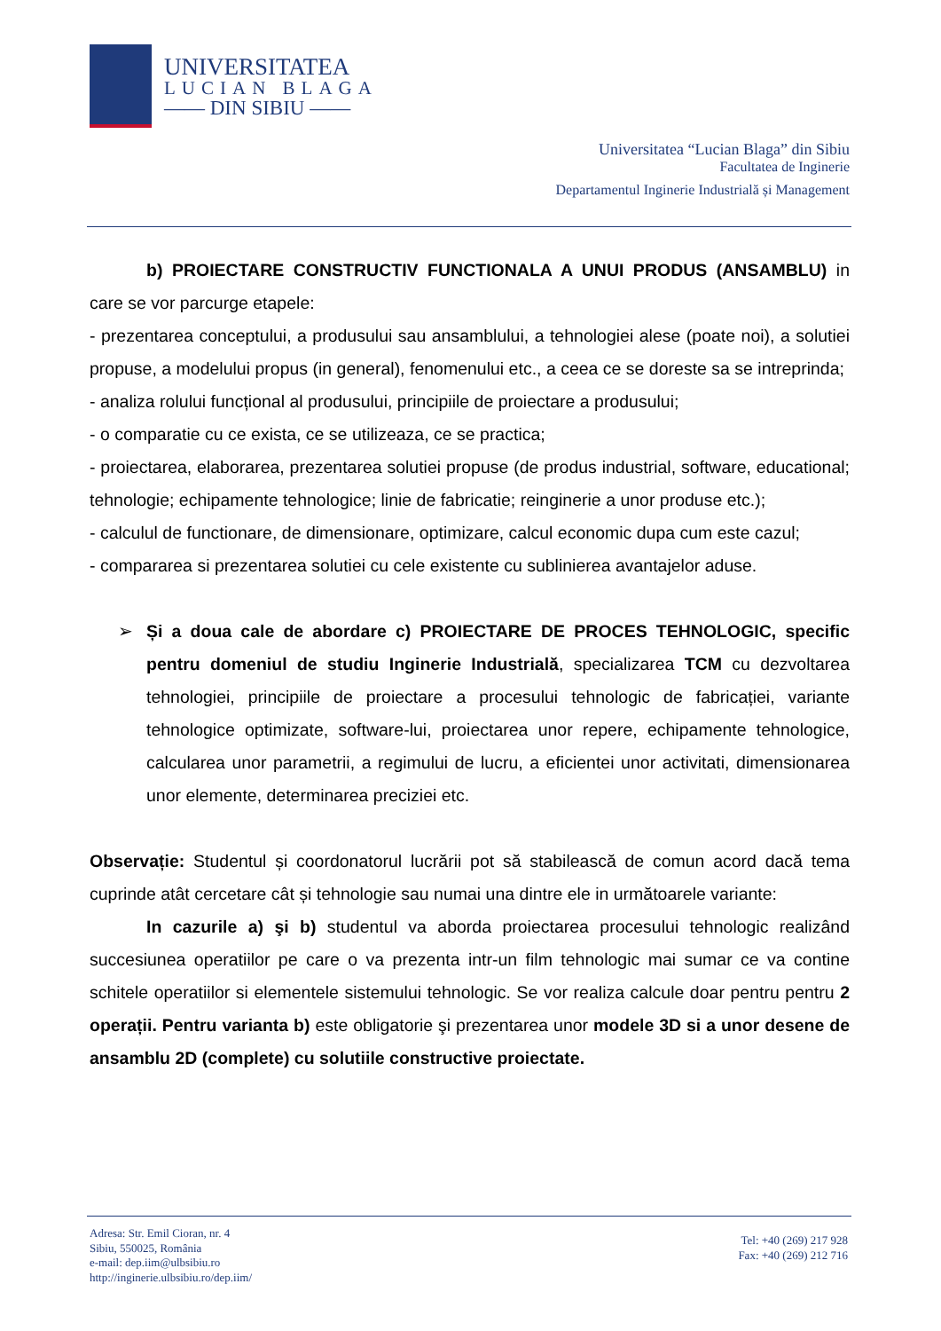UNIVERSITATEA
LUCIAN BLAGA
—— DIN SIBIU ——
Universitatea “Lucian Blaga” din Sibiu
Facultatea de Inginerie
Departamentul Inginerie Industrială și Management
b) PROIECTARE CONSTRUCTIV FUNCTIONALA A UNUI PRODUS (ANSAMBLU) in care se vor parcurge etapele:
- prezentarea conceptului, a produsului sau ansamblului, a tehnologiei alese (poate noi), a solutiei propuse, a modelului propus (in general), fenomenului etc., a ceea ce se doreste sa se intreprinda;
- analiza rolului funcțional al produsului, principiile de proiectare a produsului;
- o comparatie cu ce exista, ce se utilizeaza, ce se practica;
- proiectarea, elaborarea, prezentarea solutiei propuse (de produs industrial, software, educational; tehnologie; echipamente tehnologice; linie de fabricatie; reinginerie a unor produse etc.);
- calculul de functionare, de dimensionare, optimizare, calcul economic dupa cum este cazul;
- compararea si prezentarea solutiei cu cele existente cu sublinierea avantajelor aduse.
➢ Și a doua cale de abordare c) PROIECTARE DE PROCES TEHNOLOGIC, specific pentru domeniul de studiu Inginerie Industrială, specializarea TCM cu dezvoltarea tehnologiei, principiile de proiectare a procesului tehnologic de fabricației, variante tehnologice optimizate, software-lui, proiectarea unor repere, echipamente tehnologice, calcularea unor parametrii, a regimului de lucru, a eficientei unor activitati, dimensionarea unor elemente, determinarea preciziei etc.
Observație: Studentul și coordonatorul lucrării pot să stabilească de comun acord dacă tema cuprinde atât cercetare cât și tehnologie sau numai una dintre ele in următoarele variante:
In cazurile a) şi b) studentul va aborda proiectarea procesului tehnologic realizând succesiunea operatiilor pe care o va prezenta intr-un film tehnologic mai sumar ce va contine schitele operatiilor si elementele sistemului tehnologic. Se vor realiza calcule doar pentru pentru 2 operații. Pentru varianta b) este obligatorie şi prezentarea unor modele 3D si a unor desene de ansamblu 2D (complete) cu solutiile constructive proiectate.
Adresa: Str. Emil Cioran, nr. 4
Sibiu, 550025, România
e-mail: dep.iim@ulbsibiu.ro
http://inginerie.ulbsibiu.ro/dep.iim/
Tel: +40 (269) 217 928
Fax: +40 (269) 212 716